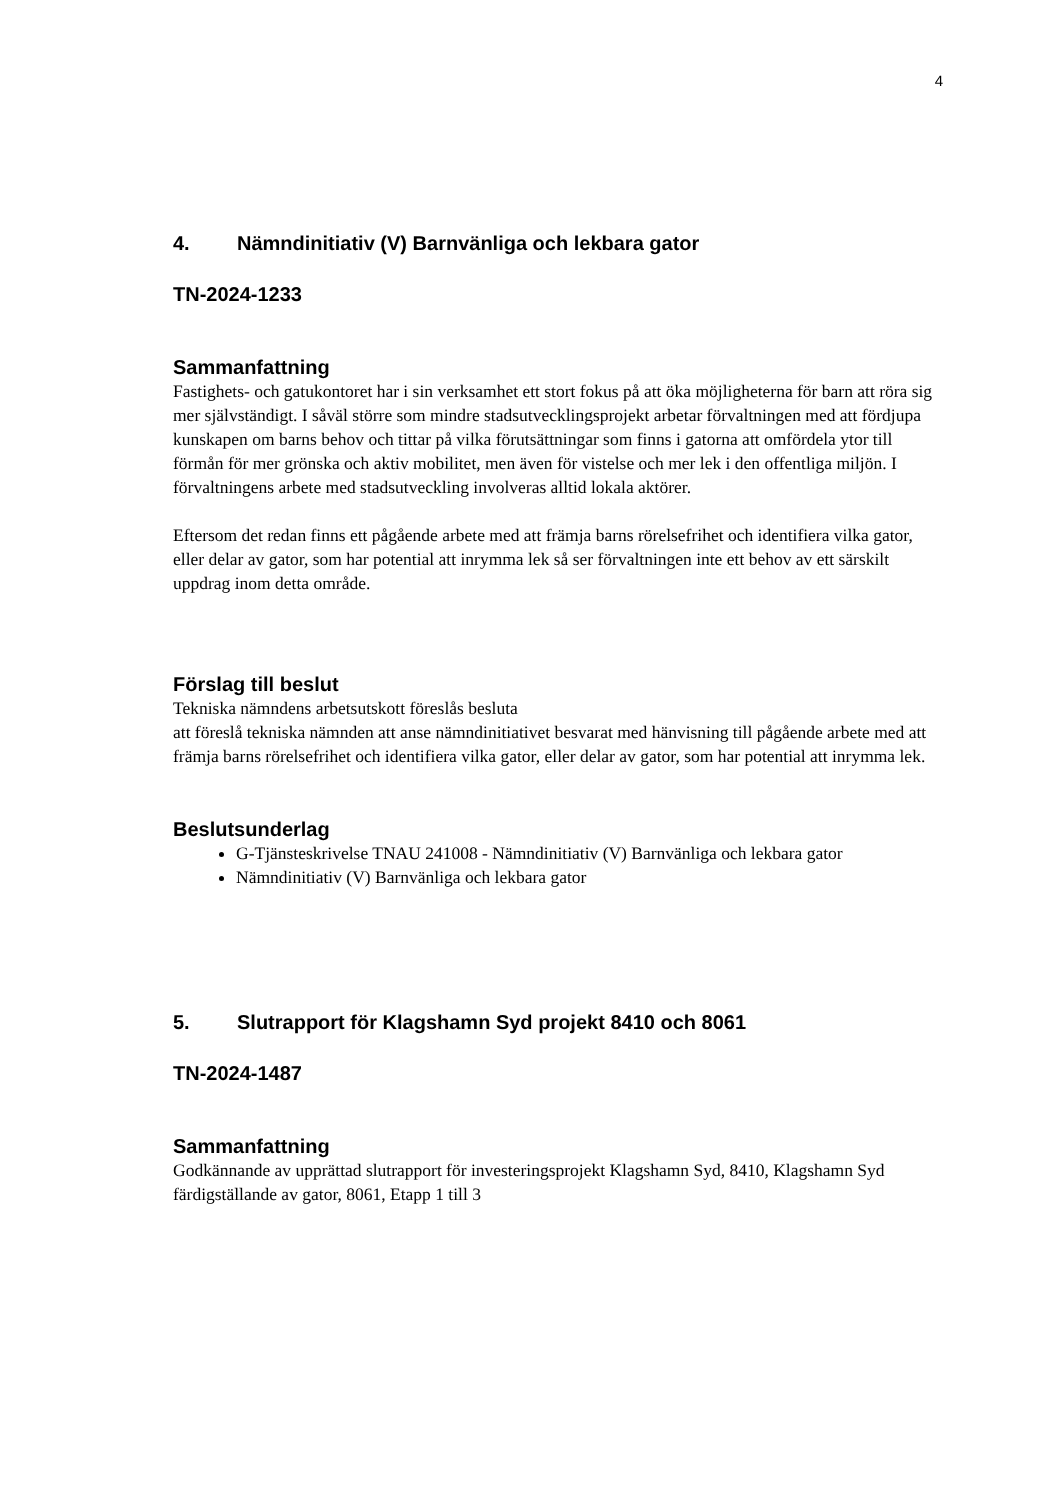4
4. Nämndinitiativ (V) Barnvänliga och lekbara gator
TN-2024-1233
Sammanfattning
Fastighets- och gatukontoret har i sin verksamhet ett stort fokus på att öka möjligheterna för barn att röra sig mer självständigt. I såväl större som mindre stadsutvecklingsprojekt arbetar förvaltningen med att fördjupa kunskapen om barns behov och tittar på vilka förutsättningar som finns i gatorna att omfördela ytor till förmån för mer grönska och aktiv mobilitet, men även för vistelse och mer lek i den offentliga miljön. I förvaltningens arbete med stadsutveckling involveras alltid lokala aktörer.
Eftersom det redan finns ett pågående arbete med att främja barns rörelsefrihet och identifiera vilka gator, eller delar av gator, som har potential att inrymma lek så ser förvaltningen inte ett behov av ett särskilt uppdrag inom detta område.
Förslag till beslut
Tekniska nämndens arbetsutskott föreslås besluta
att föreslå tekniska nämnden att anse nämndinitiativet besvarat med hänvisning till pågående arbete med att främja barns rörelsefrihet och identifiera vilka gator, eller delar av gator, som har potential att inrymma lek.
Beslutsunderlag
G-Tjänsteskrivelse TNAU 241008 - Nämndinitiativ (V) Barnvänliga och lekbara gator
Nämndinitiativ (V) Barnvänliga och lekbara gator
5. Slutrapport för Klagshamn Syd projekt 8410 och 8061
TN-2024-1487
Sammanfattning
Godkännande av upprättad slutrapport för investeringsprojekt Klagshamn Syd, 8410, Klagshamn Syd färdigställande av gator, 8061, Etapp 1 till 3